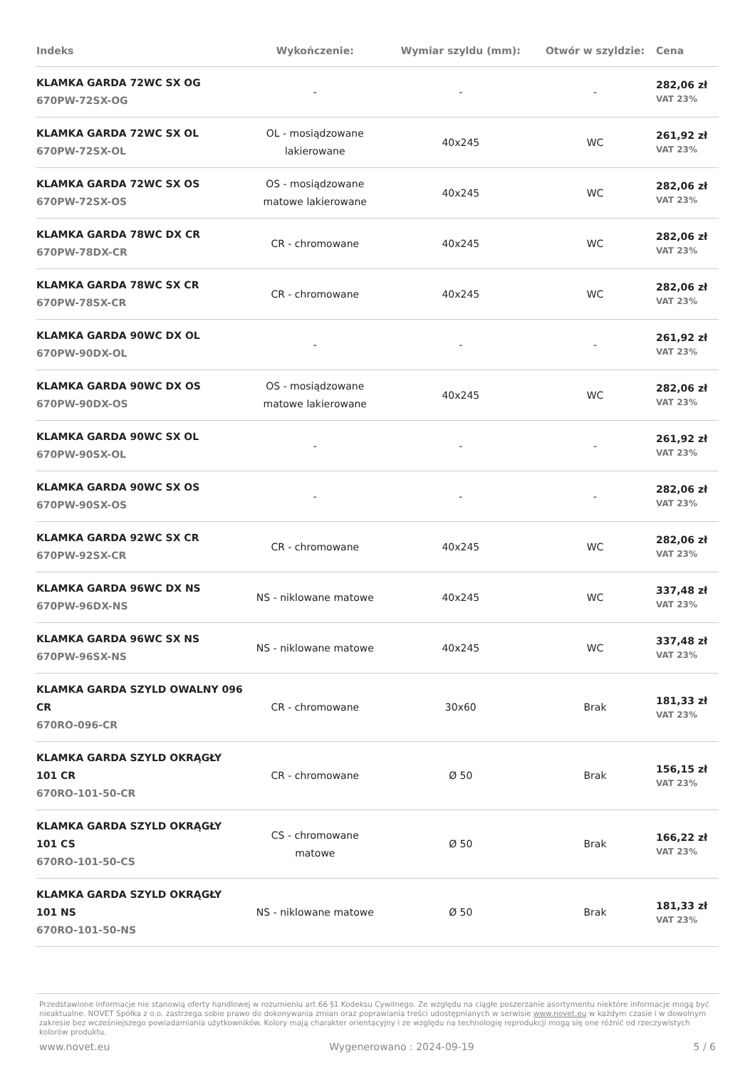| Indeks | Wykończenie: | Wymiar szyldu (mm): | Otwór w szyldzie: | Cena |
| --- | --- | --- | --- | --- |
| KLAMKA GARDA 72WC SX OG 670PW-72SX-OG | - | - | - | 282,06 zł VAT 23% |
| KLAMKA GARDA 72WC SX OL 670PW-72SX-OL | OL - mosiądzowane lakierowane | 40x245 | WC | 261,92 zł VAT 23% |
| KLAMKA GARDA 72WC SX OS 670PW-72SX-OS | OS - mosiądzowane matowe lakierowane | 40x245 | WC | 282,06 zł VAT 23% |
| KLAMKA GARDA 78WC DX CR 670PW-78DX-CR | CR - chromowane | 40x245 | WC | 282,06 zł VAT 23% |
| KLAMKA GARDA 78WC SX CR 670PW-78SX-CR | CR - chromowane | 40x245 | WC | 282,06 zł VAT 23% |
| KLAMKA GARDA 90WC DX OL 670PW-90DX-OL | - | - | - | 261,92 zł VAT 23% |
| KLAMKA GARDA 90WC DX OS 670PW-90DX-OS | OS - mosiądzowane matowe lakierowane | 40x245 | WC | 282,06 zł VAT 23% |
| KLAMKA GARDA 90WC SX OL 670PW-90SX-OL | - | - | - | 261,92 zł VAT 23% |
| KLAMKA GARDA 90WC SX OS 670PW-90SX-OS | - | - | - | 282,06 zł VAT 23% |
| KLAMKA GARDA 92WC SX CR 670PW-92SX-CR | CR - chromowane | 40x245 | WC | 282,06 zł VAT 23% |
| KLAMKA GARDA 96WC DX NS 670PW-96DX-NS | NS - niklowane matowe | 40x245 | WC | 337,48 zł VAT 23% |
| KLAMKA GARDA 96WC SX NS 670PW-96SX-NS | NS - niklowane matowe | 40x245 | WC | 337,48 zł VAT 23% |
| KLAMKA GARDA SZYLD OWALNY 096 CR 670RO-096-CR | CR - chromowane | 30x60 | Brak | 181,33 zł VAT 23% |
| KLAMKA GARDA SZYLD OKRĄGŁY 101 CR 670RO-101-50-CR | CR - chromowane | Ø 50 | Brak | 156,15 zł VAT 23% |
| KLAMKA GARDA SZYLD OKRĄGŁY 101 CS 670RO-101-50-CS | CS - chromowane matowe | Ø 50 | Brak | 166,22 zł VAT 23% |
| KLAMKA GARDA SZYLD OKRĄGŁY 101 NS 670RO-101-50-NS | NS - niklowane matowe | Ø 50 | Brak | 181,33 zł VAT 23% |
Przedstawione informacje nie stanowią oferty handlowej w rozumieniu art.66 §1 Kodeksu Cywilnego. Ze względu na ciągłe poszerzanie asortymentu niektóre informacje mogą być nieaktualne. NOVET Spółka z o.o. zastrzega sobie prawo do dokonywania zmian oraz poprawiania treści udostępnianych w serwisie www.novet.eu w każdym czasie i w dowolnym zakresie bez wcześniejszego powiadamiania użytkowników. Kolory mają charakter orientacyjny i ze względu na technologię reprodukcji mogą się one różnić od rzeczywistych kolorów produktu.
www.novet.eu Wygenerowano : 2024-09-19 5 / 6